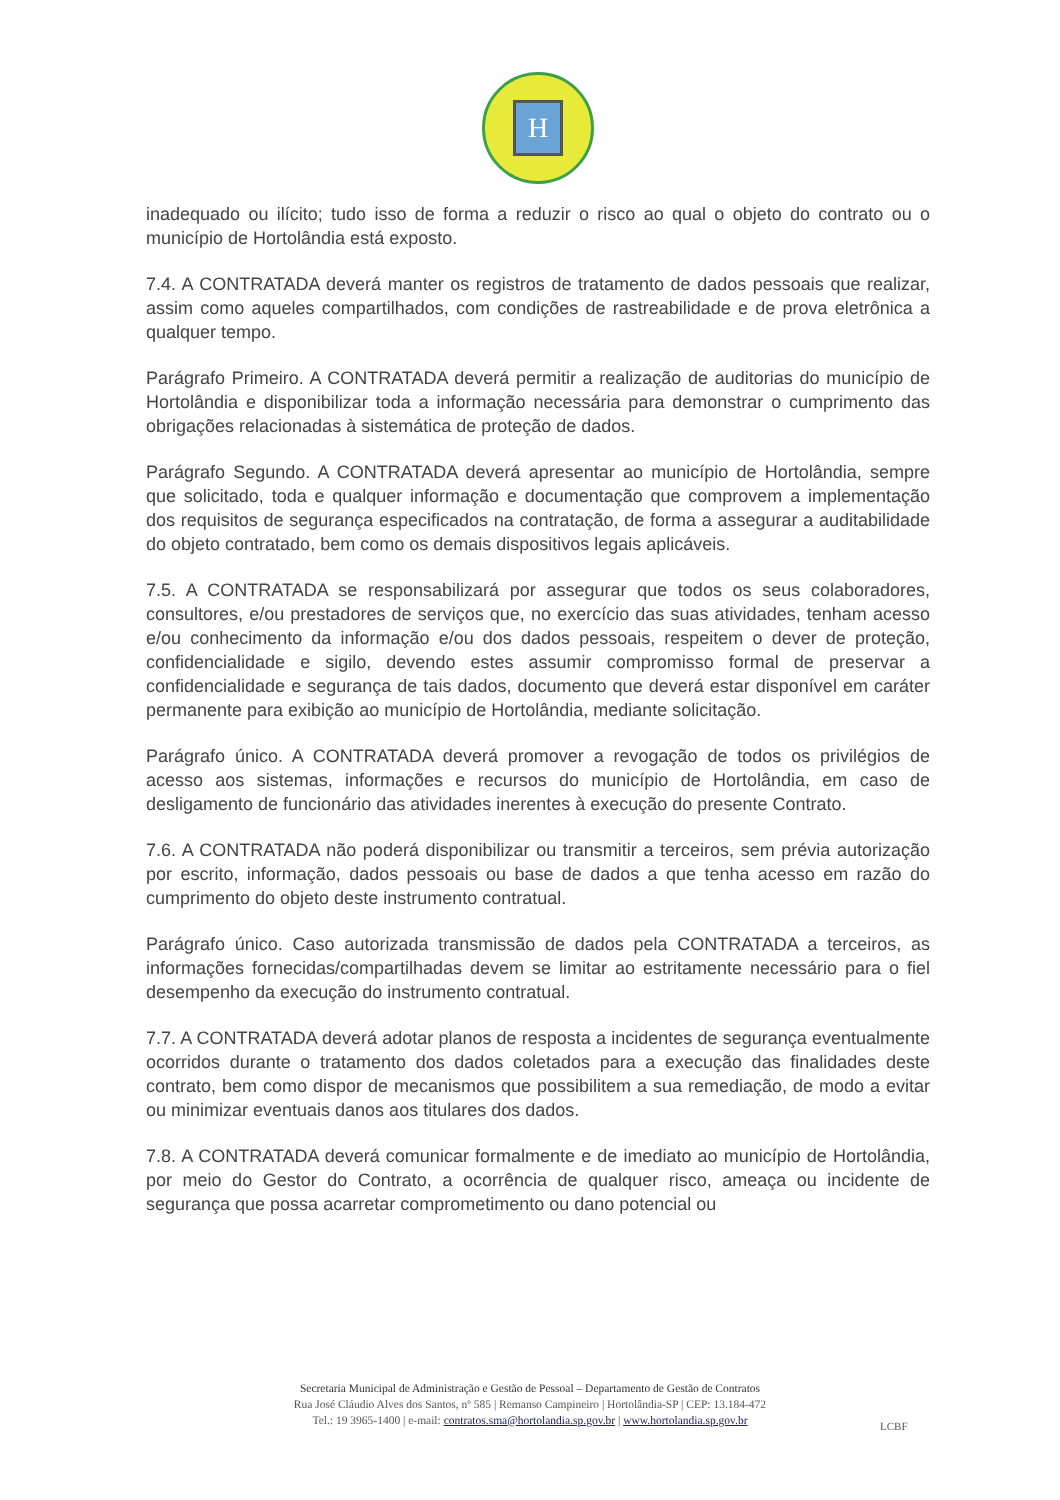H
inadequado ou ilícito; tudo isso de forma a reduzir o risco ao qual o objeto do contrato ou o município de Hortolândia está exposto.
7.4. A CONTRATADA deverá manter os registros de tratamento de dados pessoais que realizar, assim como aqueles compartilhados, com condições de rastreabilidade e de prova eletrônica a qualquer tempo.
Parágrafo Primeiro. A CONTRATADA deverá permitir a realização de auditorias do município de Hortolândia e disponibilizar toda a informação necessária para demonstrar o cumprimento das obrigações relacionadas à sistemática de proteção de dados.
Parágrafo Segundo. A CONTRATADA deverá apresentar ao município de Hortolândia, sempre que solicitado, toda e qualquer informação e documentação que comprovem a implementação dos requisitos de segurança especificados na contratação, de forma a assegurar a auditabilidade do objeto contratado, bem como os demais dispositivos legais aplicáveis.
7.5. A CONTRATADA se responsabilizará por assegurar que todos os seus colaboradores, consultores, e/ou prestadores de serviços que, no exercício das suas atividades, tenham acesso e/ou conhecimento da informação e/ou dos dados pessoais, respeitem o dever de proteção, confidencialidade e sigilo, devendo estes assumir compromisso formal de preservar a confidencialidade e segurança de tais dados, documento que deverá estar disponível em caráter permanente para exibição ao município de Hortolândia, mediante solicitação.
Parágrafo único. A CONTRATADA deverá promover a revogação de todos os privilégios de acesso aos sistemas, informações e recursos do município de Hortolândia, em caso de desligamento de funcionário das atividades inerentes à execução do presente Contrato.
7.6. A CONTRATADA não poderá disponibilizar ou transmitir a terceiros, sem prévia autorização por escrito, informação, dados pessoais ou base de dados a que tenha acesso em razão do cumprimento do objeto deste instrumento contratual.
Parágrafo único. Caso autorizada transmissão de dados pela CONTRATADA a terceiros, as informações fornecidas/compartilhadas devem se limitar ao estritamente necessário para o fiel desempenho da execução do instrumento contratual.
7.7. A CONTRATADA deverá adotar planos de resposta a incidentes de segurança eventualmente ocorridos durante o tratamento dos dados coletados para a execução das finalidades deste contrato, bem como dispor de mecanismos que possibilitem a sua remediação, de modo a evitar ou minimizar eventuais danos aos titulares dos dados.
7.8. A CONTRATADA deverá comunicar formalmente e de imediato ao município de Hortolândia, por meio do Gestor do Contrato, a ocorrência de qualquer risco, ameaça ou incidente de segurança que possa acarretar comprometimento ou dano potencial ou
Secretaria Municipal de Administração e Gestão de Pessoal – Departamento de Gestão de Contratos
Rua José Cláudio Alves dos Santos, nº 585 | Remanso Campineiro | Hortolândia-SP | CEP: 13.184-472
Tel.: 19 3965-1400 | e-mail: contratos.sma@hortolandia.sp.gov.br | www.hortolandia.sp.gov.br
LCBF